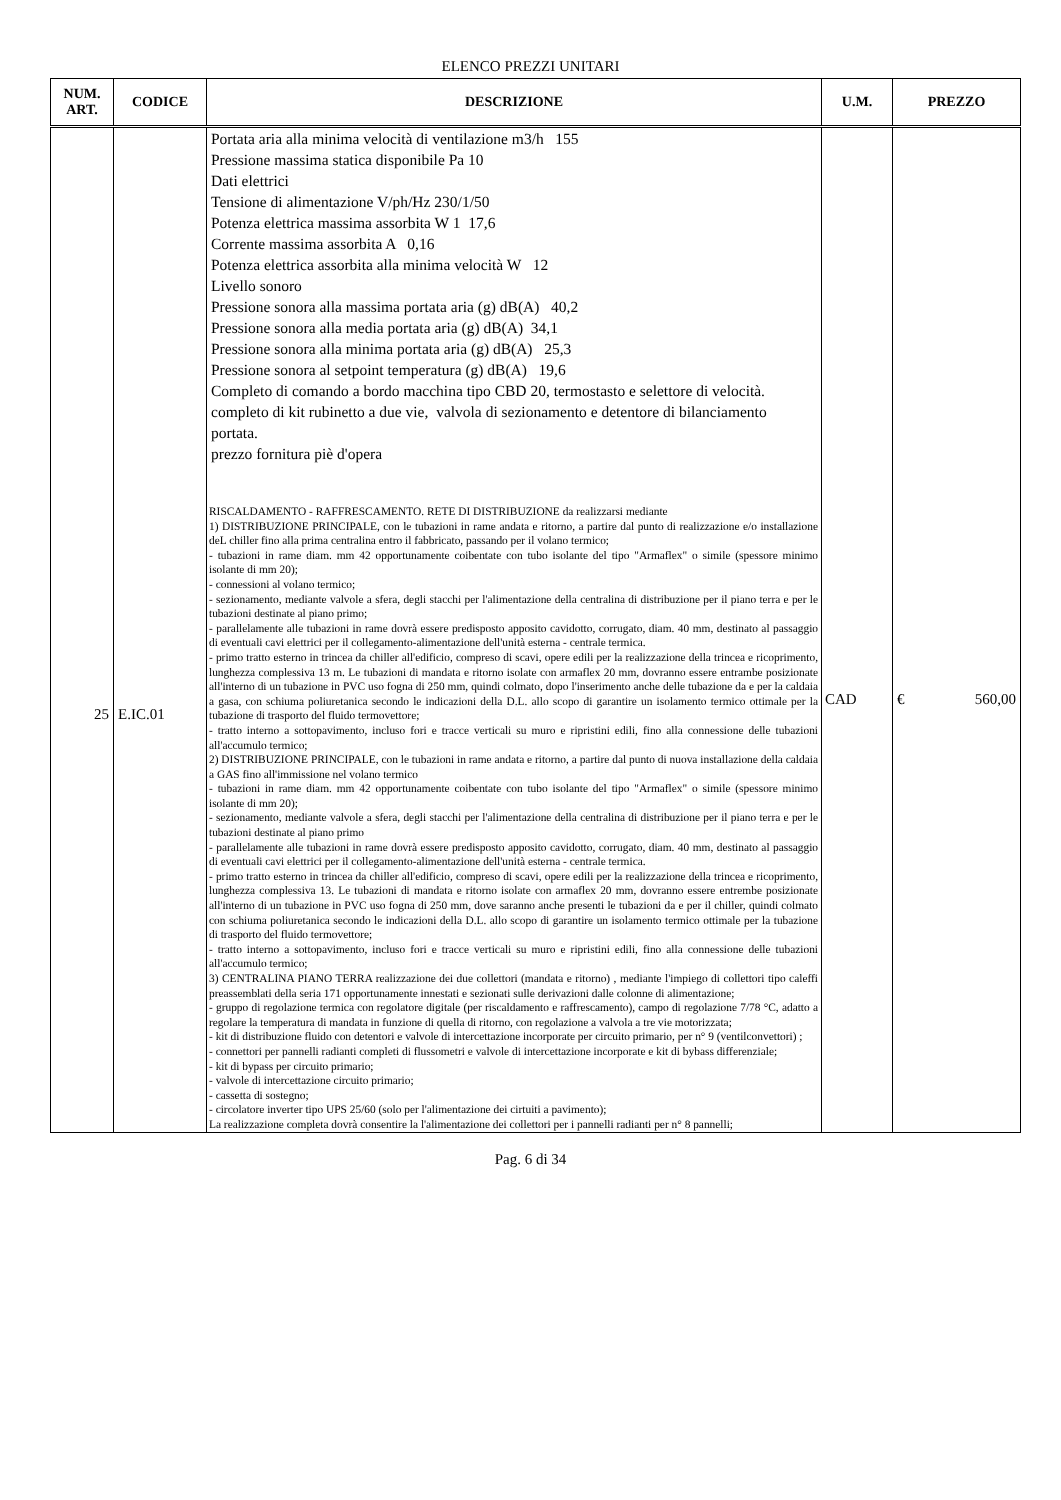ELENCO PREZZI UNITARI
| NUM. ART. | CODICE | DESCRIZIONE | U.M. | PREZZO |
| --- | --- | --- | --- | --- |
| 25 | E.IC.01 | Portata aria alla minima velocità di ventilazione m3/h 155 Pressione massima statica disponibile Pa 10 Dati elettrici Tensione di alimentazione V/ph/Hz 230/1/50 Potenza elettrica massima assorbita W 1 17,6 Corrente massima assorbita A 0,16 Potenza elettrica assorbita alla minima velocità W 12 Livello sonoro Pressione sonora alla massima portata aria (g) dB(A) 40,2 Pressione sonora alla media portata aria (g) dB(A) 34,1 Pressione sonora alla minima portata aria (g) dB(A) 25,3 Pressione sonora al setpoint temperatura (g) dB(A) 19,6 Completo di comando a bordo macchina tipo CBD 20, termostasto e selettore di velocità. completo di kit rubinetto a due vie, valvola di sezionamento e detentore di bilanciamento portata. prezzo fornitura piè d'opera RISCALDAMENTO - RAFFRESCAMENTO. RETE DI DISTRIBUZIONE da realizzarsi mediante 1) DISTRIBUZIONE PRINCIPALE, con le tubazioni in rame andata e ritorno, a partire dal punto di realizzazione e/o installazione deL chiller fino alla prima centralina entro il fabbricato, passando per il volano termico; - tubazioni in rame diam. mm 42 opportunamente coibentate con tubo isolante del tipo "Armaflex" o simile (spessore minimo isolante di mm 20); - connessioni al volano termico; - sezionamento, mediante valvole a sfera, degli stacchi per l'alimentazione della centralina di distribuzione per il piano terra e per le tubazioni destinate al piano primo; - parallelamente alle tubazioni in rame dovrà essere predisposto apposito cavidotto, corrugato, diam. 40 mm, destinato al passaggio di eventuali cavi elettrici per il collegamento-alimentazione dell'unità esterna - centrale termica. - primo tratto esterno in trincea da chiller all'edificio, compreso di scavi, opere edili per la realizzazione della trincea e ricoprimento, lunghezza complessiva 13 m. Le tubazioni di mandata e ritorno isolate con armaflex 20 mm, dovranno essere entrambe posizionate all'interno di un tubazione in PVC uso fogna di 250 mm, quindi colmato, dopo l'inserimento anche delle tubazione da e per la caldaia a gasa, con schiuma poliuretanica secondo le indicazioni della D.L. allo scopo di garantire un isolamento termico ottimale per la tubazione di trasporto del fluido termovettore; - tratto interno a sottopavimento, incluso fori e tracce verticali su muro e ripristini edili, fino alla connessione delle tubazioni all'accumulo termico; 2) DISTRIBUZIONE PRINCIPALE, con le tubazioni in rame andata e ritorno, a partire dal punto di nuova installazione della caldaia a GAS fino all'immissione nel volano termico - tubazioni in rame diam. mm 42 opportunamente coibentate con tubo isolante del tipo "Armaflex" o simile (spessore minimo isolante di mm 20); - sezionamento, mediante valvole a sfera, degli stacchi per l'alimentazione della centralina di distribuzione per il piano terra e per le tubazioni destinate al piano primo - parallelamente alle tubazioni in rame dovrà essere predisposto apposito cavidotto, corrugato, diam. 40 mm, destinato al passaggio di eventuali cavi elettrici per il collegamento-alimentazione dell'unità esterna - centrale termica. - primo tratto esterno in trincea da chiller all'edificio, compreso di scavi, opere edili per la realizzazione della trincea e ricoprimento, lunghezza complessiva 13. Le tubazioni di mandata e ritorno isolate con armaflex 20 mm, dovranno essere entrembe posizionate all'interno di un tubazione in PVC uso fogna di 250 mm, dove saranno anche presenti le tubazioni da e per il chiller, quindi colmato con schiuma poliuretanica secondo le indicazioni della D.L. allo scopo di garantire un isolamento termico ottimale per la tubazione di trasporto del fluido termovettore; - tratto interno a sottopavimento, incluso fori e tracce verticali su muro e ripristini edili, fino alla connessione delle tubazioni all'accumulo termico; 3) CENTRALINA PIANO TERRA realizzazione dei due collettori (mandata e ritorno) , mediante l'impiego di collettori tipo caleffi preassemblati della seria 171 opportunamente innestati e sezionati sulle derivazioni dalle colonne di alimentazione; - gruppo di regolazione termica con regolatore digitale (per riscaldamento e raffrescamento), campo di regolazione 7/78 °C, adatto a regolare la temperatura di mandata in funzione di quella di ritorno, con regolazione a valvola a tre vie motorizzata; - kit di distribuzione fluido con detentori e valvole di intercettazione incorporate per circuito primario, per n° 9 (ventilconvettori) ; - connettori per pannelli radianti completi di flussometri e valvole di intercettazione incorporate e kit di bybass differenziale; - kit di bypass per circuito primario; - valvole di intercettazione circuito primario; - cassetta di sostegno; - circolatore inverter tipo UPS 25/60 (solo per l'alimentazione dei cirtuiti a pavimento); La realizzazione completa dovrà consentire la l'alimentazione dei collettori per i pannelli radianti per n° 8 pannelli; | CAD | € 560,00 |
Pag. 6 di 34